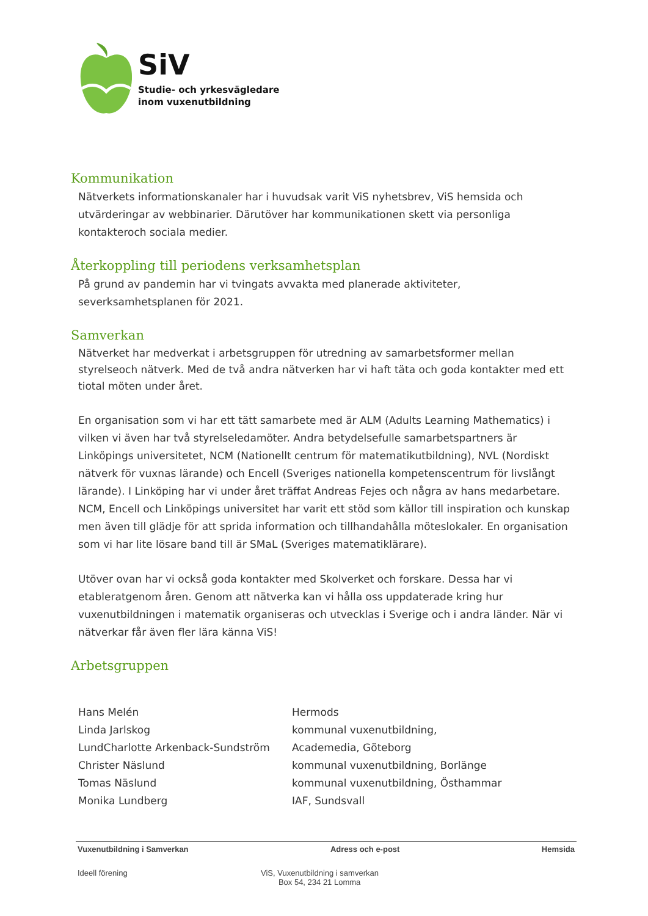SiV
Studie- och yrkesvägledare
inom vuxenutbildning
Kommunikation
Nätverkets informationskanaler har i huvudsak varit ViS nyhetsbrev, ViS hemsida och utvärderingar av webbinarier. Därutöver har kommunikationen skett via personliga kontakteroch sociala medier.
Återkoppling till periodens verksamhetsplan
På grund av pandemin har vi tvingats avvakta med planerade aktiviteter, severksamhetsplanen för 2021.
Samverkan
Nätverket har medverkat i arbetsgruppen för utredning av samarbetsformer mellan styrelseoch nätverk. Med de två andra nätverken har vi haft täta och goda kontakter med ett tiotal möten under året.
En organisation som vi har ett tätt samarbete med är ALM (Adults Learning Mathematics) i vilken vi även har två styrelseledamöter. Andra betydelsefulle samarbetspartners är Linköpings universitetet, NCM (Nationellt centrum för matematikutbildning), NVL (Nordiskt nätverk för vuxnas lärande) och Encell (Sveriges nationella kompetenscentrum för livslångt lärande). I Linköping har vi under året träffat Andreas Fejes och några av hans medarbetare. NCM, Encell och Linköpings universitet har varit ett stöd som källor till inspiration och kunskap men även till glädje för att sprida information och tillhandahålla möteslokaler. En organisation som vi har lite lösare band till är SMaL (Sveriges matematiklärare).
Utöver ovan har vi också goda kontakter med Skolverket och forskare. Dessa har vi etableratgenom åren. Genom att nätverka kan vi hålla oss uppdaterade kring hur vuxenutbildningen i matematik organiseras och utvecklas i Sverige och i andra länder. När vi nätverkar får även fler lära känna ViS!
Arbetsgruppen
| Hans Melén | Hermods |
| Linda Jarlskog | kommunal vuxenutbildning, |
| LundCharlotte Arkenback-Sundström | Academedia, Göteborg |
| Christer Näslund | kommunal vuxenutbildning, Borlänge |
| Tomas Näslund | kommunal vuxenutbildning, Östhammar |
| Monika Lundberg | IAF, Sundsvall |
Vuxenutbildning i Samverkan Adress och e-post Hemsida
Ideell förening ViS, Vuxenutbildning i samverkan
Box 54, 234 21 Lomma